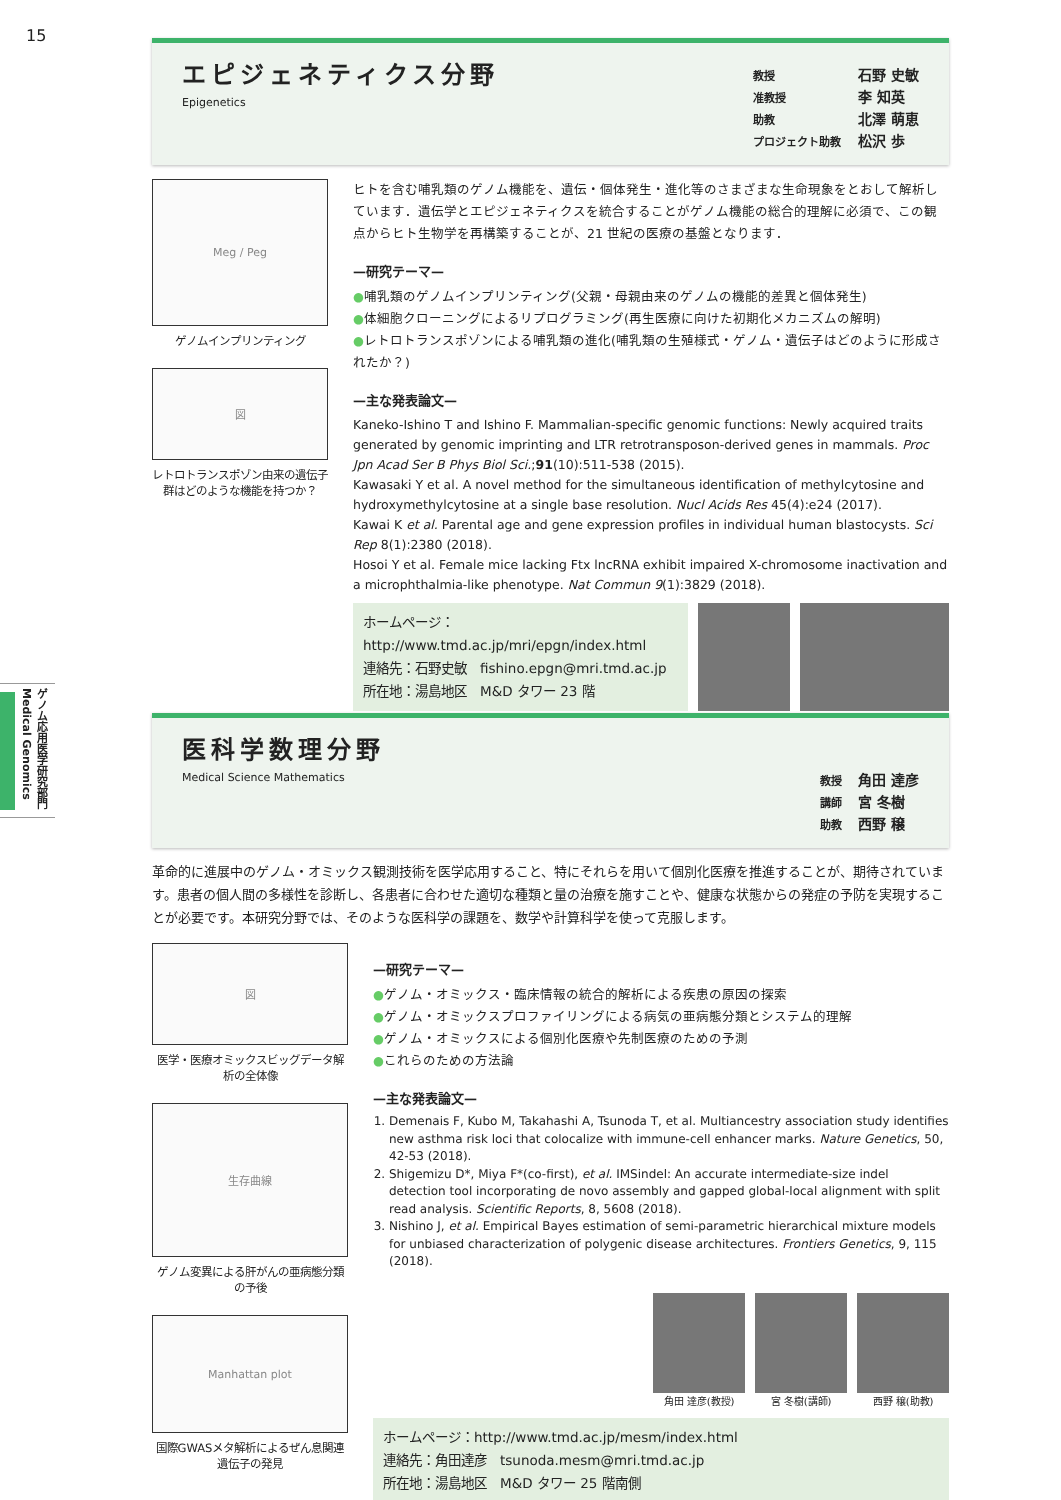15
ゲノム応用医学研究部門 Medical Genomics
エピジェネティクス分野
Epigenetics
教授 石野 史敏
准教授 李 知英
助教 北澤 萌恵
プロジェクト助教 松沢 歩
Meg / Peg
ゲノムインプリンティング
図
レトロトランスポゾン由来の遺伝子群はどのような機能を持つか？
ヒトを含む哺乳類のゲノム機能を、遺伝・個体発生・進化等のさまざまな生命現象をとおして解析しています．遺伝学とエピジェネティクスを統合することがゲノム機能の総合的理解に必須で、この観点からヒト生物学を再構築することが、21 世紀の医療の基盤となります．
—研究テーマ—
●哺乳類のゲノムインプリンティング(父親・母親由来のゲノムの機能的差異と個体発生)
●体細胞クローニングによるリプログラミング(再生医療に向けた初期化メカニズムの解明)
●レトロトランスポゾンによる哺乳類の進化(哺乳類の生殖様式・ゲノム・遺伝子はどのように形成されたか？)
—主な発表論文—
Kaneko-Ishino T and Ishino F. Mammalian-specific genomic functions: Newly acquired traits generated by genomic imprinting and LTR retrotransposon-derived genes in mammals. Proc Jpn Acad Ser B Phys Biol Sci.;91(10):511-538 (2015).
Kawasaki Y et al. A novel method for the simultaneous identification of methylcytosine and hydroxymethylcytosine at a single base resolution. Nucl Acids Res 45(4):e24 (2017).
Kawai K et al. Parental age and gene expression profiles in individual human blastocysts. Sci Rep 8(1):2380 (2018).
Hosoi Y et al. Female mice lacking Ftx lncRNA exhibit impaired X-chromosome inactivation and a microphthalmia-like phenotype. Nat Commun 9(1):3829 (2018).
ホームページ：
http://www.tmd.ac.jp/mri/epgn/index.html
連絡先：石野史敏　fishino.epgn@mri.tmd.ac.jp
所在地：湯島地区　M&D タワー 23 階
医科学数理分野
Medical Science Mathematics
教授 角田 達彦
講師 宮 冬樹
助教 西野 穣
革命的に進展中のゲノム・オミックス観測技術を医学応用すること、特にそれらを用いて個別化医療を推進することが、期待されています。患者の個人間の多様性を診断し、各患者に合わせた適切な種類と量の治療を施すことや、健康な状態からの発症の予防を実現することが必要です。本研究分野では、そのような医科学の課題を、数学や計算科学を使って克服します。
図
医学・医療オミックスビッグデータ解析の全体像
生存曲線
ゲノム変異による肝がんの亜病態分類の予後
Manhattan plot
国際GWASメタ解析によるぜん息関連遺伝子の発見
—研究テーマ—
●ゲノム・オミックス・臨床情報の統合的解析による疾患の原因の探索
●ゲノム・オミックスプロファイリングによる病気の亜病態分類とシステム的理解
●ゲノム・オミックスによる個別化医療や先制医療のための予測
●これらのための方法論
—主な発表論文—
1. Demenais F, Kubo M, Takahashi A, Tsunoda T, et al. Multiancestry association study identifies new asthma risk loci that colocalize with immune-cell enhancer marks. Nature Genetics, 50, 42-53 (2018).
2. Shigemizu D*, Miya F*(co-first), et al. IMSindel: An accurate intermediate-size indel detection tool incorporating de novo assembly and gapped global-local alignment with split read analysis. Scientific Reports, 8, 5608 (2018).
3. Nishino J, et al. Empirical Bayes estimation of semi-parametric hierarchical mixture models for unbiased characterization of polygenic disease architectures. Frontiers Genetics, 9, 115 (2018).
角田 達彦(教授) 宮 冬樹(講師) 西野 穣(助教)
ホームページ：http://www.tmd.ac.jp/mesm/index.html
連絡先：角田達彦　tsunoda.mesm@mri.tmd.ac.jp
所在地：湯島地区　M&D タワー 25 階南側